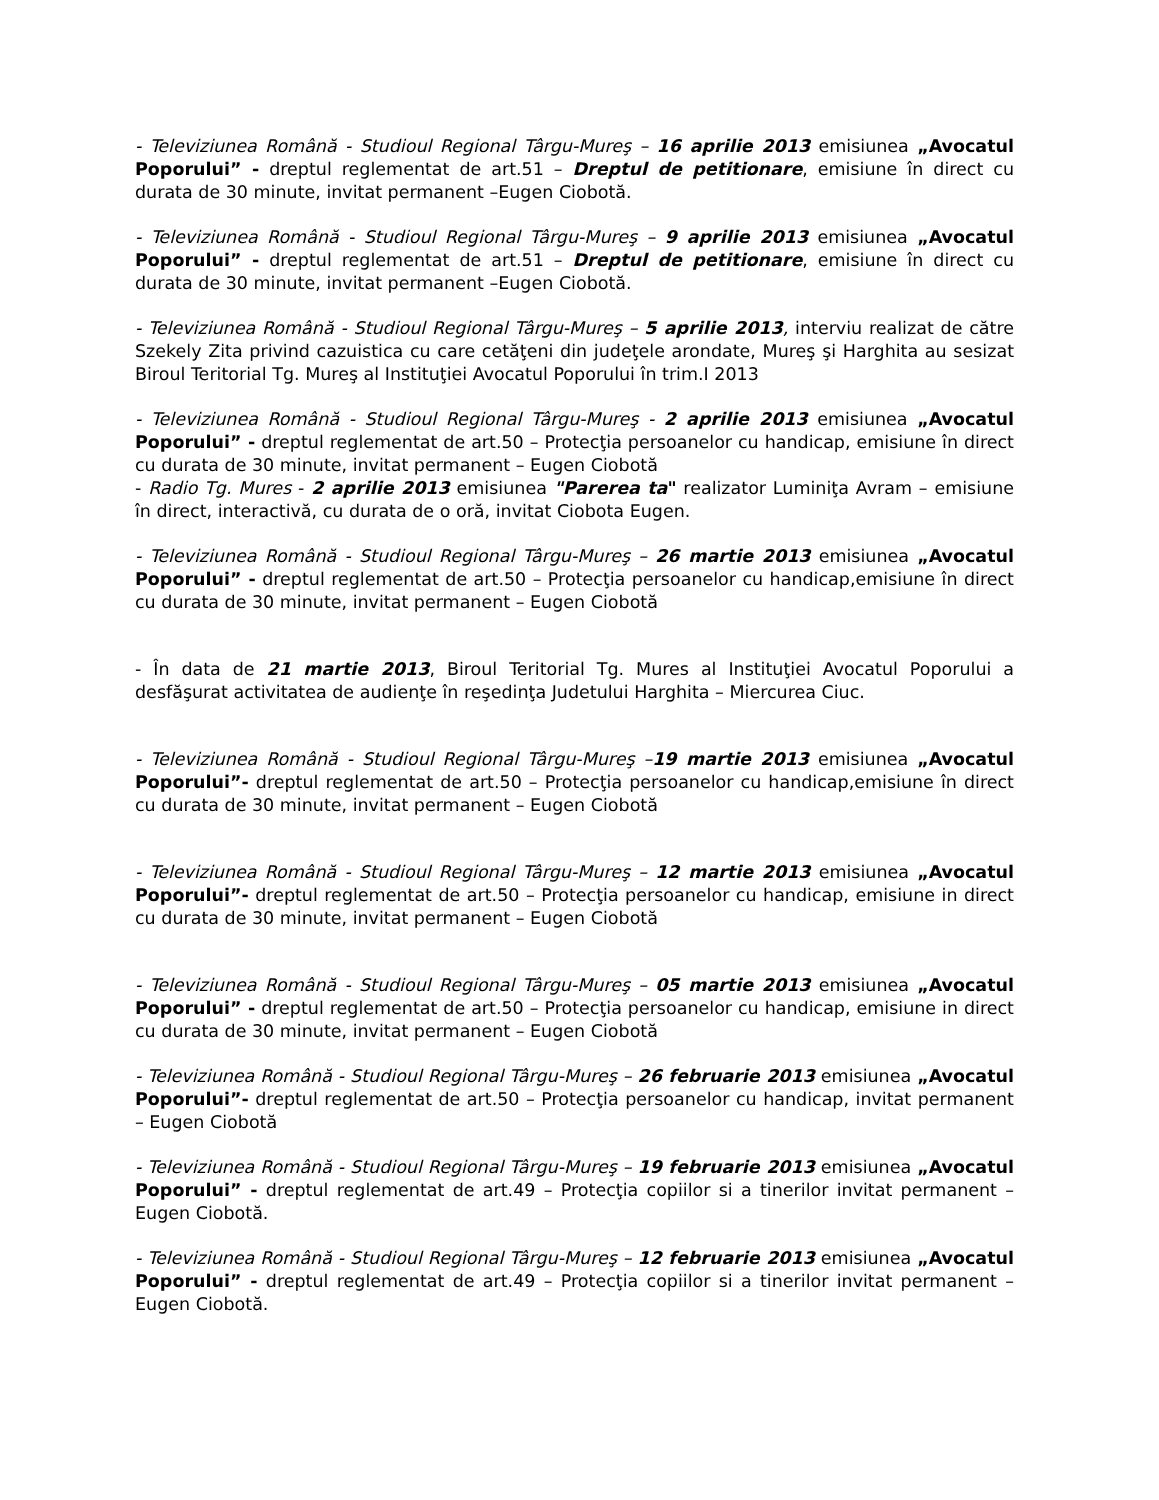- Televiziunea Română - Studioul Regional Târgu-Mureş – 16 aprilie 2013 emisiunea „Avocatul Poporului” - dreptul reglementat de art.51 – Dreptul de petitionare, emisiune în direct cu durata de 30 minute, invitat permanent –Eugen Ciobotă.
- Televiziunea Română - Studioul Regional Târgu-Mureş – 9 aprilie 2013 emisiunea „Avocatul Poporului” - dreptul reglementat de art.51 – Dreptul de petitionare, emisiune în direct cu durata de 30 minute, invitat permanent –Eugen Ciobotă.
- Televiziunea Română - Studioul Regional Târgu-Mureş – 5 aprilie 2013, interviu realizat de către Szekely Zita privind cazuistica cu care cetăţeni din judeţele arondate, Mureş şi Harghita au sesizat Biroul Teritorial Tg. Mureş al Instituţiei Avocatul Poporului în trim.I 2013
- Televiziunea Română - Studioul Regional Târgu-Mureş - 2 aprilie 2013 emisiunea „Avocatul Poporului” - dreptul reglementat de art.50 – Protecţia persoanelor cu handicap, emisiune în direct cu durata de 30 minute, invitat permanent – Eugen Ciobotă
- Radio Tg. Mures - 2 aprilie 2013 emisiunea "Parerea ta" realizator Luminiţa Avram – emisiune în direct, interactivă, cu durata de o oră, invitat Ciobota Eugen.
- Televiziunea Română - Studioul Regional Târgu-Mureş – 26 martie 2013 emisiunea „Avocatul Poporului” - dreptul reglementat de art.50 – Protecţia persoanelor cu handicap,emisiune în direct cu durata de 30 minute, invitat permanent – Eugen Ciobotă
- În data de 21 martie 2013, Biroul Teritorial Tg. Mures al Instituţiei Avocatul Poporului a desfăşurat activitatea de audienţe în reşedinţa Judetului Harghita – Miercurea Ciuc.
- Televiziunea Română - Studioul Regional Târgu-Mureş –19 martie 2013 emisiunea „Avocatul Poporului”- dreptul reglementat de art.50 – Protecţia persoanelor cu handicap,emisiune în direct cu durata de 30 minute, invitat permanent – Eugen Ciobotă
- Televiziunea Română - Studioul Regional Târgu-Mureş – 12 martie 2013 emisiunea „Avocatul Poporului”- dreptul reglementat de art.50 – Protecţia persoanelor cu handicap, emisiune in direct cu durata de 30 minute, invitat permanent – Eugen Ciobotă
- Televiziunea Română - Studioul Regional Târgu-Mureş – 05 martie 2013 emisiunea „Avocatul Poporului” - dreptul reglementat de art.50 – Protecţia persoanelor cu handicap, emisiune in direct cu durata de 30 minute, invitat permanent – Eugen Ciobotă
- Televiziunea Română - Studioul Regional Târgu-Mureş – 26 februarie 2013 emisiunea „Avocatul Poporului”- dreptul reglementat de art.50 – Protecţia persoanelor cu handicap, invitat permanent – Eugen Ciobotă
- Televiziunea Română - Studioul Regional Târgu-Mureş – 19 februarie 2013 emisiunea „Avocatul Poporului” - dreptul reglementat de art.49 – Protecţia copiilor si a tinerilor invitat permanent – Eugen Ciobotă.
- Televiziunea Română - Studioul Regional Târgu-Mureş – 12 februarie 2013 emisiunea „Avocatul Poporului” - dreptul reglementat de art.49 – Protecţia copiilor si a tinerilor invitat permanent – Eugen Ciobotă.